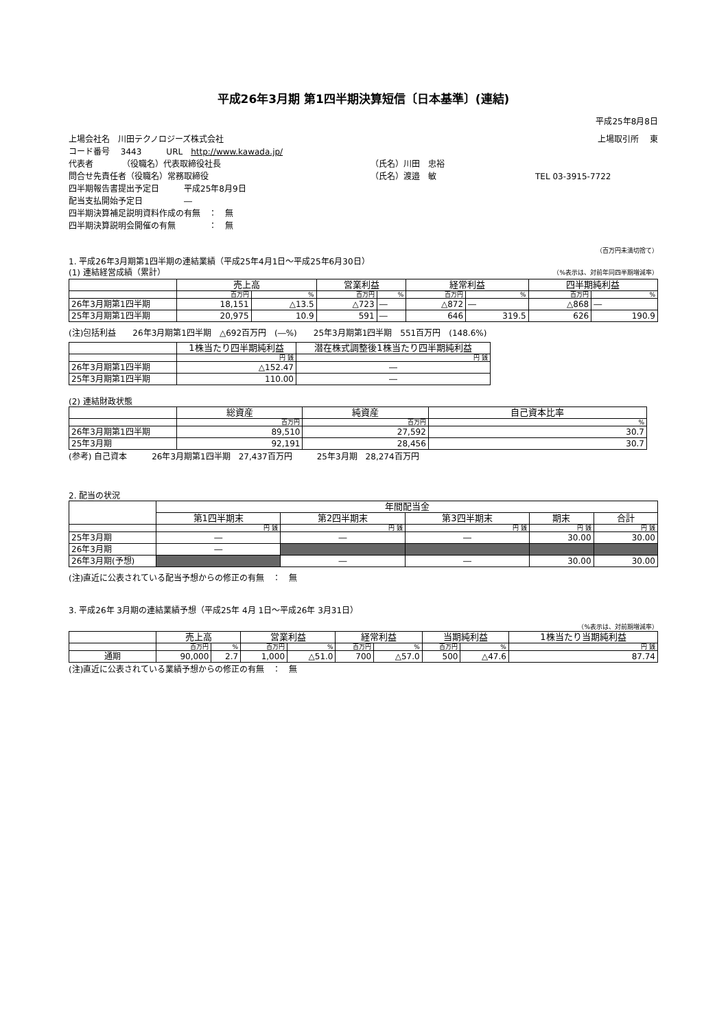平成26年3月期 第1四半期決算短信〔日本基準〕(連結)
平成25年8月8日
上場会社名　川田テクノロジーズ株式会社 上場取引所　 東
コード番号　 3443　　　URL　http://www.kawada.jp/
代表者　　　　（役職名）代表取締役社長 （氏名）川田　忠裕
問合せ先責任者（役職名）常務取締役 （氏名）渡邉　敏 TEL 03-3915-7722
四半期報告書提出予定日　　　平成25年8月9日
配当支払開始予定日　　　　　―
四半期決算補足説明資料作成の有無　：　無
四半期決算説明会開催の有無　　　　：　無
（百万円未満切捨て）
1. 平成26年3月期第1四半期の連結業績（平成25年4月1日～平成25年6月30日）
(1) 連結経営成績（累計） （%表示は、対前年同四半期増減率）
| | 売上高 | | 営業利益 | | 経常利益 | | 四半期純利益 | |
| --- | --- | --- | --- | --- | --- | --- | --- | --- |
| | 百万円 | % | 百万円 | % | 百万円 | % | 百万円 | % |
| 26年3月期第1四半期 | 18,151 | △13.5 | △723 | ― | △872 | ― | △868 | ― |
| 25年3月期第1四半期 | 20,975 | 10.9 | 591 | ― | 646 | 319.5 | 626 | 190.9 |
(注)包括利益　　26年3月期第1四半期　△692百万円　(―%)　　25年3月期第1四半期　551百万円　(148.6%)
| | 1株当たり四半期純利益 | 潜在株式調整後1株当たり四半期純利益 |
| --- | --- | --- |
| | 円 銭 | 円 銭 |
| 26年3月期第1四半期 | △152.47 | ― |
| 25年3月期第1四半期 | 110.00 | ― |
(2) 連結財政状態
| | 総資産 | 純資産 | 自己資本比率 |
| --- | --- | --- | --- |
| | 百万円 | 百万円 | % |
| 26年3月期第1四半期 | 89,510 | 27,592 | 30.7 |
| 25年3月期 | 92,191 | 28,456 | 30.7 |
(参考) 自己資本　　　26年3月期第1四半期　27,437百万円　　　25年3月期　28,274百万円
2. 配当の状況
| | 年間配当金 | | | | |
| --- | --- | --- | --- | --- | --- |
| | 第1四半期末 | 第2四半期末 | 第3四半期末 | 期末 | 合計 |
| | 円 銭 | 円 銭 | 円 銭 | 円 銭 | 円 銭 |
| 25年3月期 | ― | ― | ― | 30.00 | 30.00 |
| 26年3月期 | ― | | | | |
| 26年3月期(予想) | | ― | ― | 30.00 | 30.00 |
(注)直近に公表されている配当予想からの修正の有無　：　無
3. 平成26年 3月期の連結業績予想（平成25年 4月 1日～平成26年 3月31日）
（%表示は、対前期増減率）
| | 売上高 | | 営業利益 | | 経常利益 | | 当期純利益 | | 1株当たり当期純利益 |
| --- | --- | --- | --- | --- | --- | --- | --- | --- | --- |
| | 百万円 | % | 百万円 | % | 百万円 | % | 百万円 | % | 円 銭 |
| 通期 | 90,000 | 2.7 | 1,000 | △51.0 | 700 | △57.0 | 500 | △47.6 | 87.74 |
(注)直近に公表されている業績予想からの修正の有無　：　無